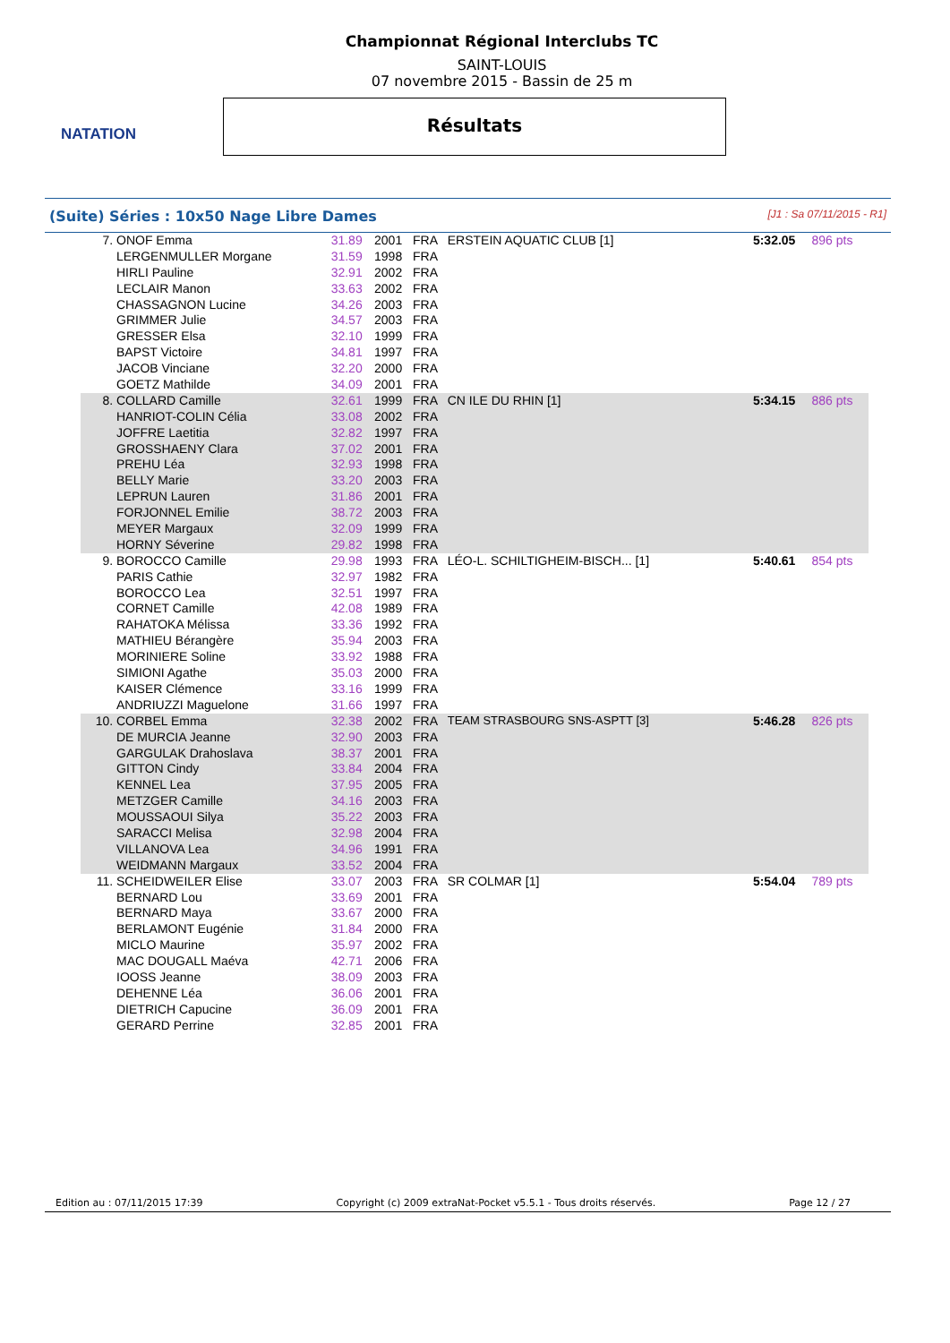NATATION
Championnat Régional Interclubs TC
SAINT-LOUIS
07 novembre 2015 - Bassin de 25 m
Résultats
(Suite) Séries : 10x50 Nage Libre Dames [J1 : Sa 07/11/2015 - R1]
| 7. | ONOF Emma | 31.89 | 2001 | FRA | ERSTEIN AQUATIC CLUB [1] | | 5:32.05 | 896 pts |
| | LERGENMULLER Morgane | 31.59 | 1998 | FRA | | | | |
| | HIRLI Pauline | 32.91 | 2002 | FRA | | | | |
| | LECLAIR Manon | 33.63 | 2002 | FRA | | | | |
| | CHASSAGNON Lucine | 34.26 | 2003 | FRA | | | | |
| | GRIMMER Julie | 34.57 | 2003 | FRA | | | | |
| | GRESSER Elsa | 32.10 | 1999 | FRA | | | | |
| | BAPST Victoire | 34.81 | 1997 | FRA | | | | |
| | JACOB Vinciane | 32.20 | 2000 | FRA | | | | |
| | GOETZ Mathilde | 34.09 | 2001 | FRA | | | | |
| 8. | COLLARD Camille | 32.61 | 1999 | FRA | CN ILE DU RHIN [1] | | 5:34.15 | 886 pts |
| | HANRIOT-COLIN Célia | 33.08 | 2002 | FRA | | | | |
| | JOFFRE Laetitia | 32.82 | 1997 | FRA | | | | |
| | GROSSHAENY Clara | 37.02 | 2001 | FRA | | | | |
| | PREHU Léa | 32.93 | 1998 | FRA | | | | |
| | BELLY Marie | 33.20 | 2003 | FRA | | | | |
| | LEPRUN Lauren | 31.86 | 2001 | FRA | | | | |
| | FORJONNEL Emilie | 38.72 | 2003 | FRA | | | | |
| | MEYER Margaux | 32.09 | 1999 | FRA | | | | |
| | HORNY Séverine | 29.82 | 1998 | FRA | | | | |
| 9. | BOROCCO Camille | 29.98 | 1993 | FRA | LÉO-L. SCHILTIGHEIM-BISCH... [1] | | 5:40.61 | 854 pts |
| | PARIS Cathie | 32.97 | 1982 | FRA | | | | |
| | BOROCCO Lea | 32.51 | 1997 | FRA | | | | |
| | CORNET Camille | 42.08 | 1989 | FRA | | | | |
| | RAHATOKA Mélissa | 33.36 | 1992 | FRA | | | | |
| | MATHIEU Bérangère | 35.94 | 2003 | FRA | | | | |
| | MORINIERE Soline | 33.92 | 1988 | FRA | | | | |
| | SIMIONI Agathe | 35.03 | 2000 | FRA | | | | |
| | KAISER Clémence | 33.16 | 1999 | FRA | | | | |
| | ANDRIUZZI Maguelone | 31.66 | 1997 | FRA | | | | |
| 10. | CORBEL Emma | 32.38 | 2002 | FRA | TEAM STRASBOURG SNS-ASPTT [3] | | 5:46.28 | 826 pts |
| | DE MURCIA Jeanne | 32.90 | 2003 | FRA | | | | |
| | GARGULAK Drahoslava | 38.37 | 2001 | FRA | | | | |
| | GITTON Cindy | 33.84 | 2004 | FRA | | | | |
| | KENNEL Lea | 37.95 | 2005 | FRA | | | | |
| | METZGER Camille | 34.16 | 2003 | FRA | | | | |
| | MOUSSAOUI Silya | 35.22 | 2003 | FRA | | | | |
| | SARACCI Melisa | 32.98 | 2004 | FRA | | | | |
| | VILLANOVA Lea | 34.96 | 1991 | FRA | | | | |
| | WEIDMANN Margaux | 33.52 | 2004 | FRA | | | | |
| 11. | SCHEIDWEILER Elise | 33.07 | 2003 | FRA | SR COLMAR [1] | | 5:54.04 | 789 pts |
| | BERNARD Lou | 33.69 | 2001 | FRA | | | | |
| | BERNARD Maya | 33.67 | 2000 | FRA | | | | |
| | BERLAMONT Eugénie | 31.84 | 2000 | FRA | | | | |
| | MICLO Maurine | 35.97 | 2002 | FRA | | | | |
| | MAC DOUGALL Maéva | 42.71 | 2006 | FRA | | | | |
| | IOOSS Jeanne | 38.09 | 2003 | FRA | | | | |
| | DEHENNE Léa | 36.06 | 2001 | FRA | | | | |
| | DIETRICH Capucine | 36.09 | 2001 | FRA | | | | |
| | GERARD Perrine | 32.85 | 2001 | FRA | | | | |
Edition au : 07/11/2015 17:39 Copyright (c) 2009 extraNat-Pocket v5.5.1 - Tous droits réservés. Page 12 / 27